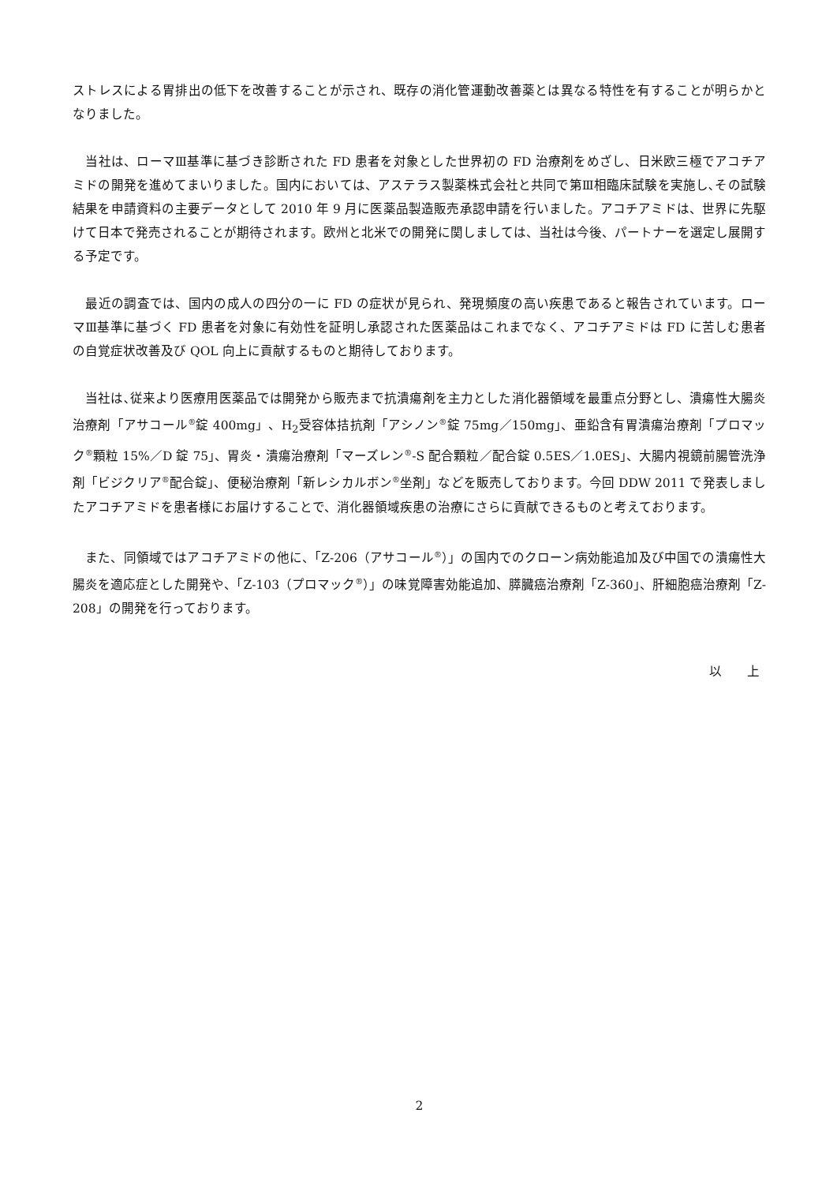ストレスによる胃排出の低下を改善することが示され、既存の消化管運動改善薬とは異なる特性を有することが明らかとなりました。
　当社は、ローマⅢ基準に基づき診断された FD 患者を対象とした世界初の FD 治療剤をめざし、日米欧三極でアコチアミドの開発を進めてまいりました。国内においては、アステラス製薬株式会社と共同で第Ⅲ相臨床試験を実施し､その試験結果を申請資料の主要データとして 2010 年 9 月に医薬品製造販売承認申請を行いました。アコチアミドは、世界に先駆けて日本で発売されることが期待されます。欧州と北米での開発に関しましては、当社は今後、パートナーを選定し展開する予定です。
　最近の調査では、国内の成人の四分の一に FD の症状が見られ、発現頻度の高い疾患であると報告されています。ローマⅢ基準に基づく FD 患者を対象に有効性を証明し承認された医薬品はこれまでなく、アコチアミドは FD に苦しむ患者の自覚症状改善及び QOL 向上に貢献するものと期待しております。
　当社は､従来より医療用医薬品では開発から販売まで抗潰瘍剤を主力とした消化器領域を最重点分野とし、潰瘍性大腸炎治療剤「アサコール<sup>®</sup>錠 400mg」、H<sub>2</sub>受容体拮抗剤「アシノン<sup>®</sup>錠 75mg／150mg」、亜鉛含有胃潰瘍治療剤「プロマック<sup>®</sup>顆粒 15%／D 錠 75」、胃炎・潰瘍治療剤「マーズレン<sup>®</sup>-S 配合顆粒／配合錠 0.5ES／1.0ES」、大腸内視鏡前腸管洗浄剤「ビジクリア<sup>®</sup>配合錠」、便秘治療剤「新レシカルボン<sup>®</sup>坐剤」などを販売しております。今回 DDW 2011 で発表しましたアコチアミドを患者様にお届けすることで、消化器領域疾患の治療にさらに貢献できるものと考えております。
　また、同領域ではアコチアミドの他に、「Z-206（アサコール<sup>®</sup>）」の国内でのクローン病効能追加及び中国での潰瘍性大腸炎を適応症とした開発や、「Z-103（プロマック<sup>®</sup>）」の味覚障害効能追加、膵臓癌治療剤「Z-360」、肝細胞癌治療剤「Z-208」の開発を行っております。
以　　上
2